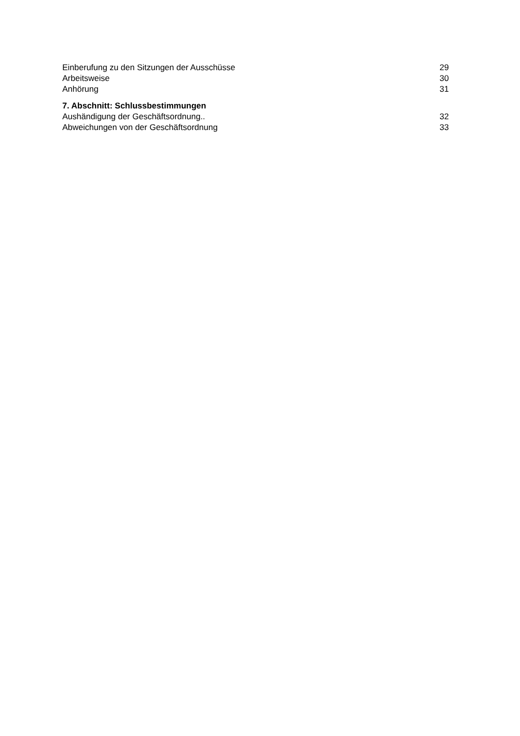Einberufung zu den Sitzungen der Ausschüsse 29
Arbeitsweise 30
Anhörung 31
7. Abschnitt: Schlussbestimmungen
Aushändigung der Geschäftsordnung.. 32
Abweichungen von der Geschäftsordnung 33